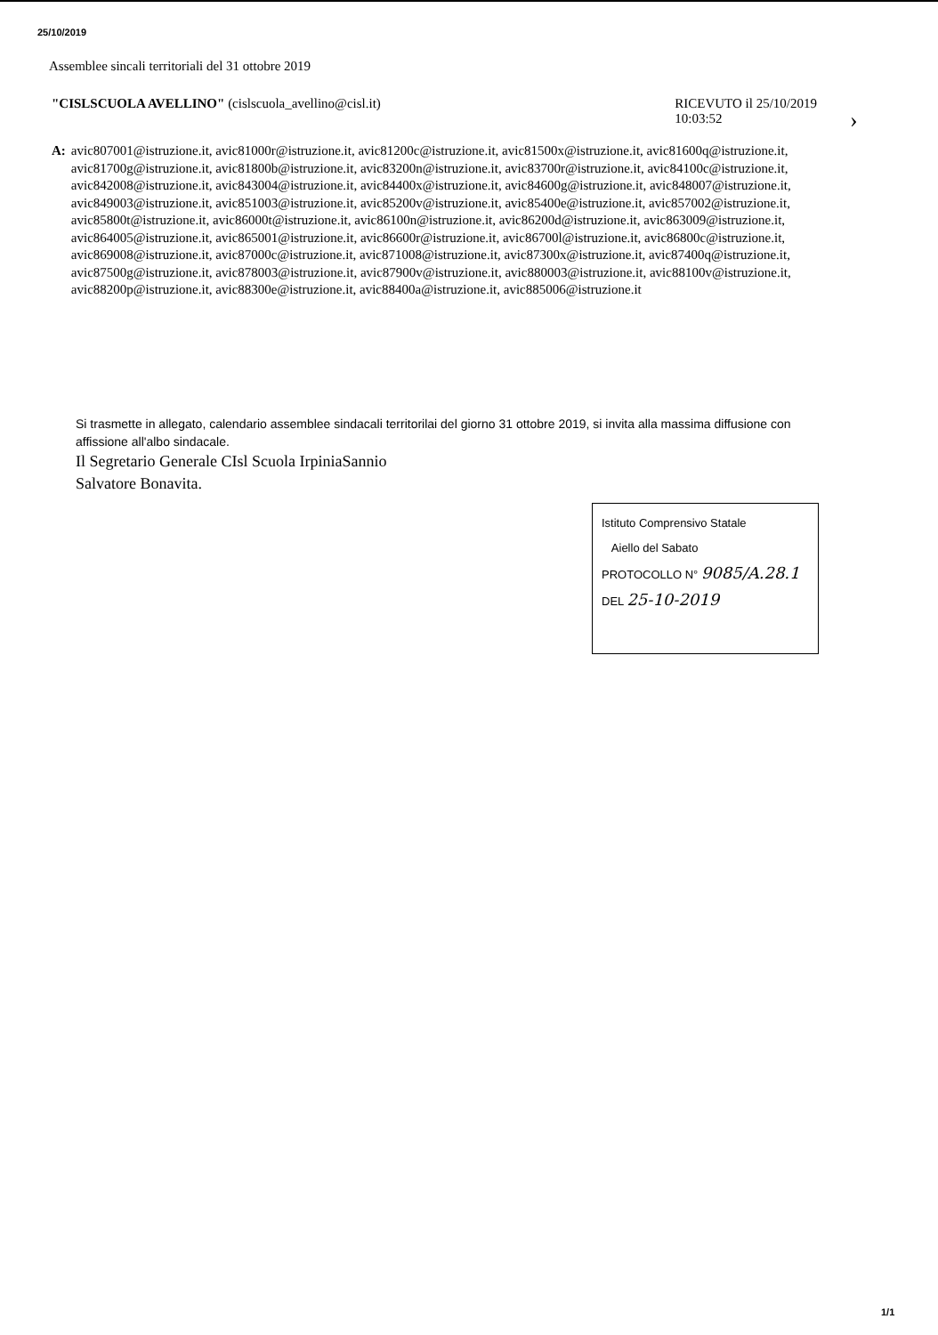25/10/2019
Assemblee sincali territoriali del 31 ottobre 2019
"CISLSCUOLA AVELLINO" (cislscuola_avellino@cisl.it)
RICEVUTO il 25/10/2019
10:03:52
›
A: avic807001@istruzione.it, avic81000r@istruzione.it, avic81200c@istruzione.it, avic81500x@istruzione.it, avic81600q@istruzione.it, avic81700g@istruzione.it, avic81800b@istruzione.it, avic83200n@istruzione.it, avic83700r@istruzione.it, avic84100c@istruzione.it, avic842008@istruzione.it, avic843004@istruzione.it, avic84400x@istruzione.it, avic84600g@istruzione.it, avic848007@istruzione.it, avic849003@istruzione.it, avic851003@istruzione.it, avic85200v@istruzione.it, avic85400e@istruzione.it, avic857002@istruzione.it, avic85800t@istruzione.it, avic86000t@istruzione.it, avic86100n@istruzione.it, avic86200d@istruzione.it, avic863009@istruzione.it, avic864005@istruzione.it, avic865001@istruzione.it, avic86600r@istruzione.it, avic86700l@istruzione.it, avic86800c@istruzione.it, avic869008@istruzione.it, avic87000c@istruzione.it, avic871008@istruzione.it, avic87300x@istruzione.it, avic87400q@istruzione.it, avic87500g@istruzione.it, avic878003@istruzione.it, avic87900v@istruzione.it, avic880003@istruzione.it, avic88100v@istruzione.it, avic88200p@istruzione.it, avic88300e@istruzione.it, avic88400a@istruzione.it, avic885006@istruzione.it
Si trasmette in allegato, calendario assemblee sindacali territorilai del giorno 31 ottobre 2019, si invita alla massima diffusione con affissione all'albo sindacale.
Il Segretario Generale CIsl Scuola IrpiniaSannio
Salvatore Bonavita.
Istituto Comprensivo Statale
Aiello del Sabato
PROTOCOLLO N° 9085/A.28.1
DEL 25-10-2019
1/1